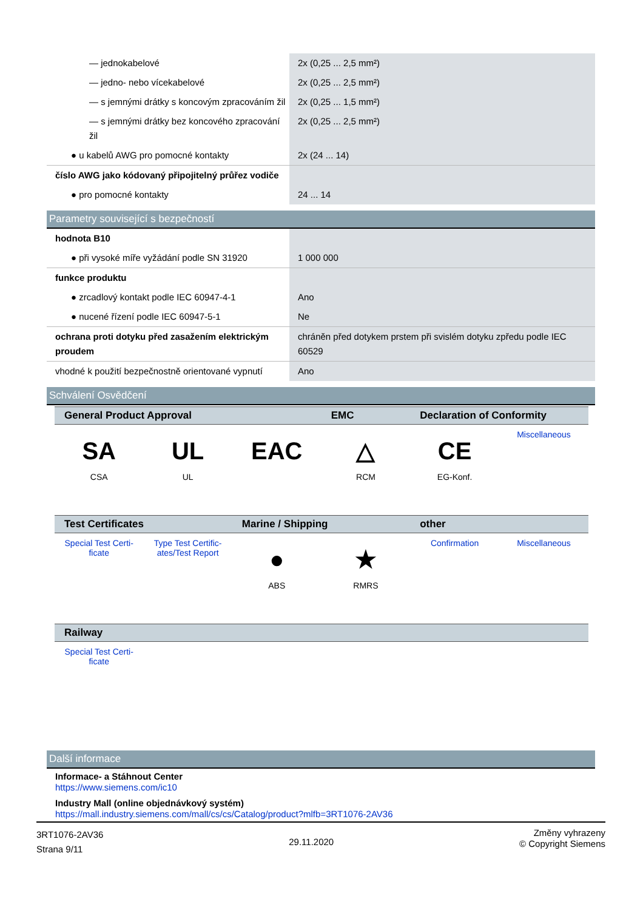| — jednokabelové | 2x (0,25 ... 2,5 mm²) |
| — jedno- nebo vícekabelové | 2x (0,25 ... 2,5 mm²) |
| — s jemnými drátky s koncovým zpracováním žil | 2x (0,25 ... 1,5 mm²) |
| — s jemnými drátky bez koncového zpracování žil | 2x (0,25 ... 2,5 mm²) |
| ● u kabelů AWG pro pomocné kontakty | 2x (24 ... 14) |
| číslo AWG jako kódovaný připojitelný průřez vodiče | |
| ● pro pomocné kontakty | 24 ... 14 |
Parametry související s bezpečností
| hodnota B10 | |
| ● při vysoké míře vyžádání podle SN 31920 | 1 000 000 |
| funkce produktu | |
| ● zrcadlový kontakt podle IEC 60947-4-1 | Ano |
| ● nucené řízení podle IEC 60947-5-1 | Ne |
| ochrana proti dotyku před zasažením elektrickým proudem | chráněn před dotykem prstem při svislém dotyku zpředu podle IEC 60529 |
| vhodné k použití bezpečnostně orientované vypnutí | Ano |
Schválení Osvědčení
| General Product Approval | | | EMC | Declaration of Conformity | |
| --- | --- | --- | --- | --- | --- |
| SA CSA | UL UL | EAC | △ RCM | CE EG-Konf. | Miscellaneous |
| Test Certificates | | Marine / Shipping | | other | |
| Special Test Certi-ficate | Type Test Certific-ates/Test Report | ● ABS | ★ RMRS | Confirmation | Miscellaneous |
| Railway | | | | | |
| Special Test Certi-ficate | | | | | |
Další informace
Informace- a Stáhnout Center
https://www.siemens.com/ic10
Industry Mall (online objednávkový systém)
https://mall.industry.siemens.com/mall/cs/cs/Catalog/product?mlfb=3RT1076-2AV36
3RT1076-2AV36
Strana 9/11
29.11.2020
Změny vyhrazeny
© Copyright Siemens